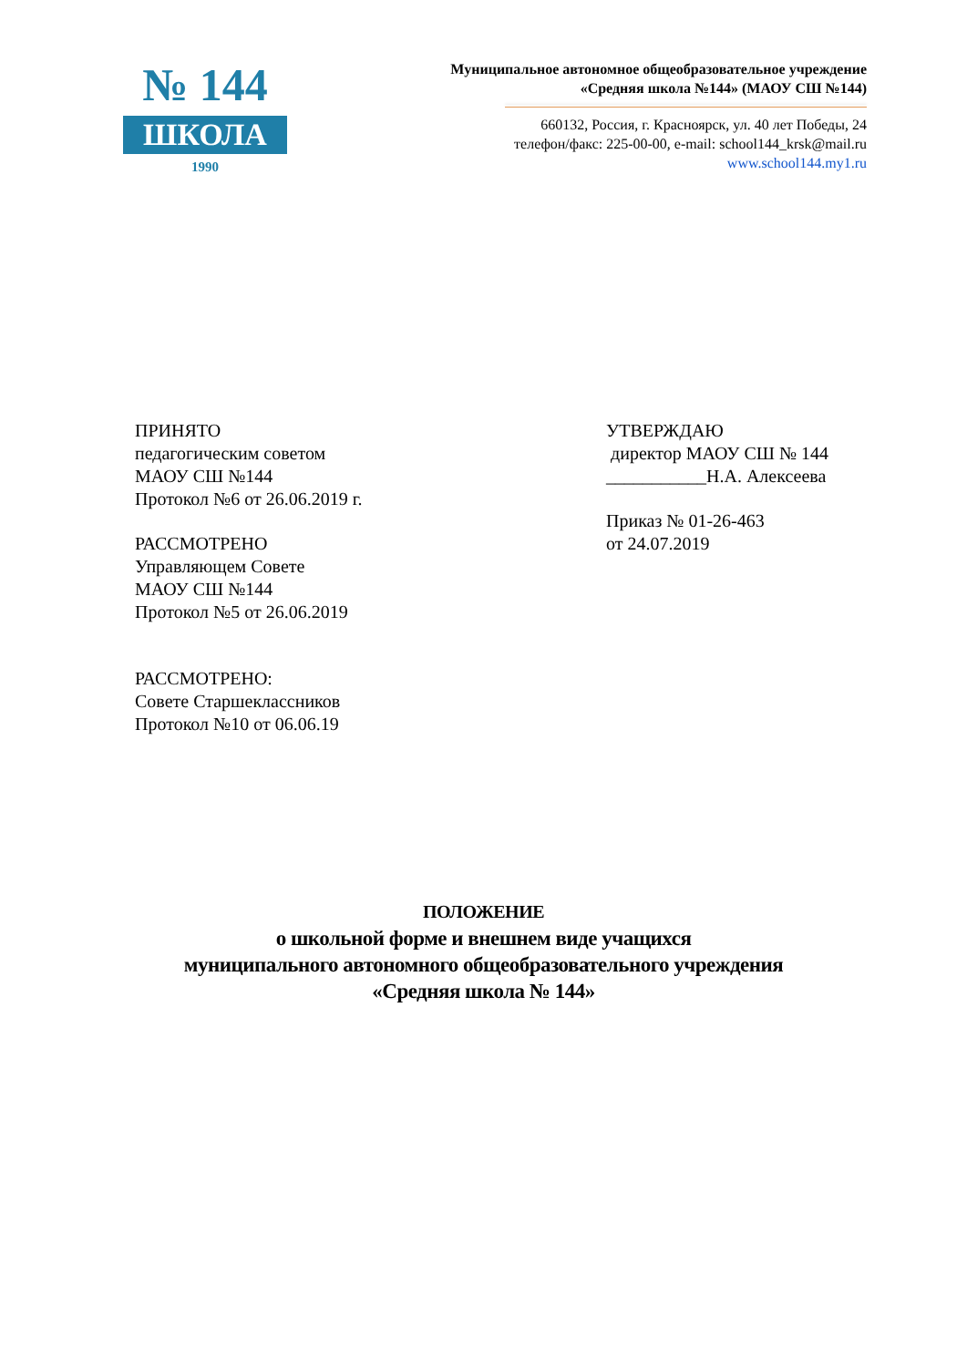№ 144
ШКОЛА
1990
Муниципальное автономное общеобразовательное учреждение
«Средняя школа №144» (МАОУ СШ №144)
660132, Россия, г. Красноярск, ул. 40 лет Победы, 24
телефон/факс: 225-00-00, e-mail: school144_krsk@mail.ru
www.school144.my1.ru
ПРИНЯТО
педагогическим советом
МАОУ СШ №144
Протокол №6 от 26.06.2019 г.
РАССМОТРЕНО
Управляющем Совете
МАОУ СШ №144
Протокол №5 от 26.06.2019
РАССМОТРЕНО:
Совете Старшеклассников
Протокол №10 от 06.06.19
УТВЕРЖДАЮ
директор МАОУ СШ № 144
___________Н.А. Алексеева
Приказ № 01-26-463
от 24.07.2019
ПОЛОЖЕНИЕ
о школьной форме и внешнем виде учащихся
муниципального автономного общеобразовательного учреждения
«Средняя школа № 144»